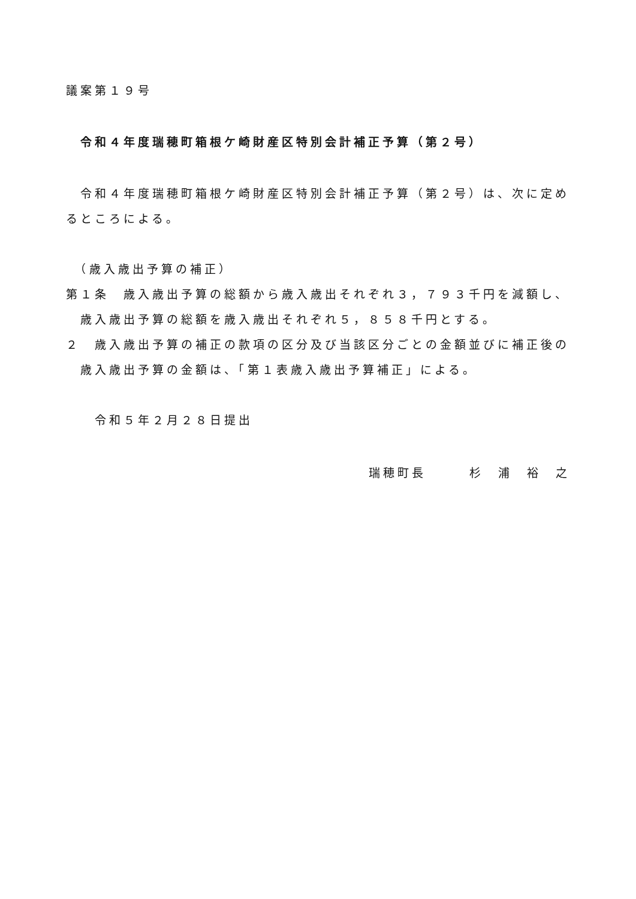議案第１９号
令和４年度瑞穂町箱根ケ崎財産区特別会計補正予算（第２号）
　令和４年度瑞穂町箱根ケ崎財産区特別会計補正予算（第２号）は、次に定めるところによる。
　（歳入歳出予算の補正）
第１条　歳入歳出予算の総額から歳入歳出それぞれ３，７９３千円を減額し、歳入歳出予算の総額を歳入歳出それぞれ５，８５８千円とする。
２　歳入歳出予算の補正の款項の区分及び当該区分ごとの金額並びに補正後の歳入歳出予算の金額は、「第１表歳入歳出予算補正」による。
　　令和５年２月２８日提出
瑞穂町長　　　杉　浦　裕　之